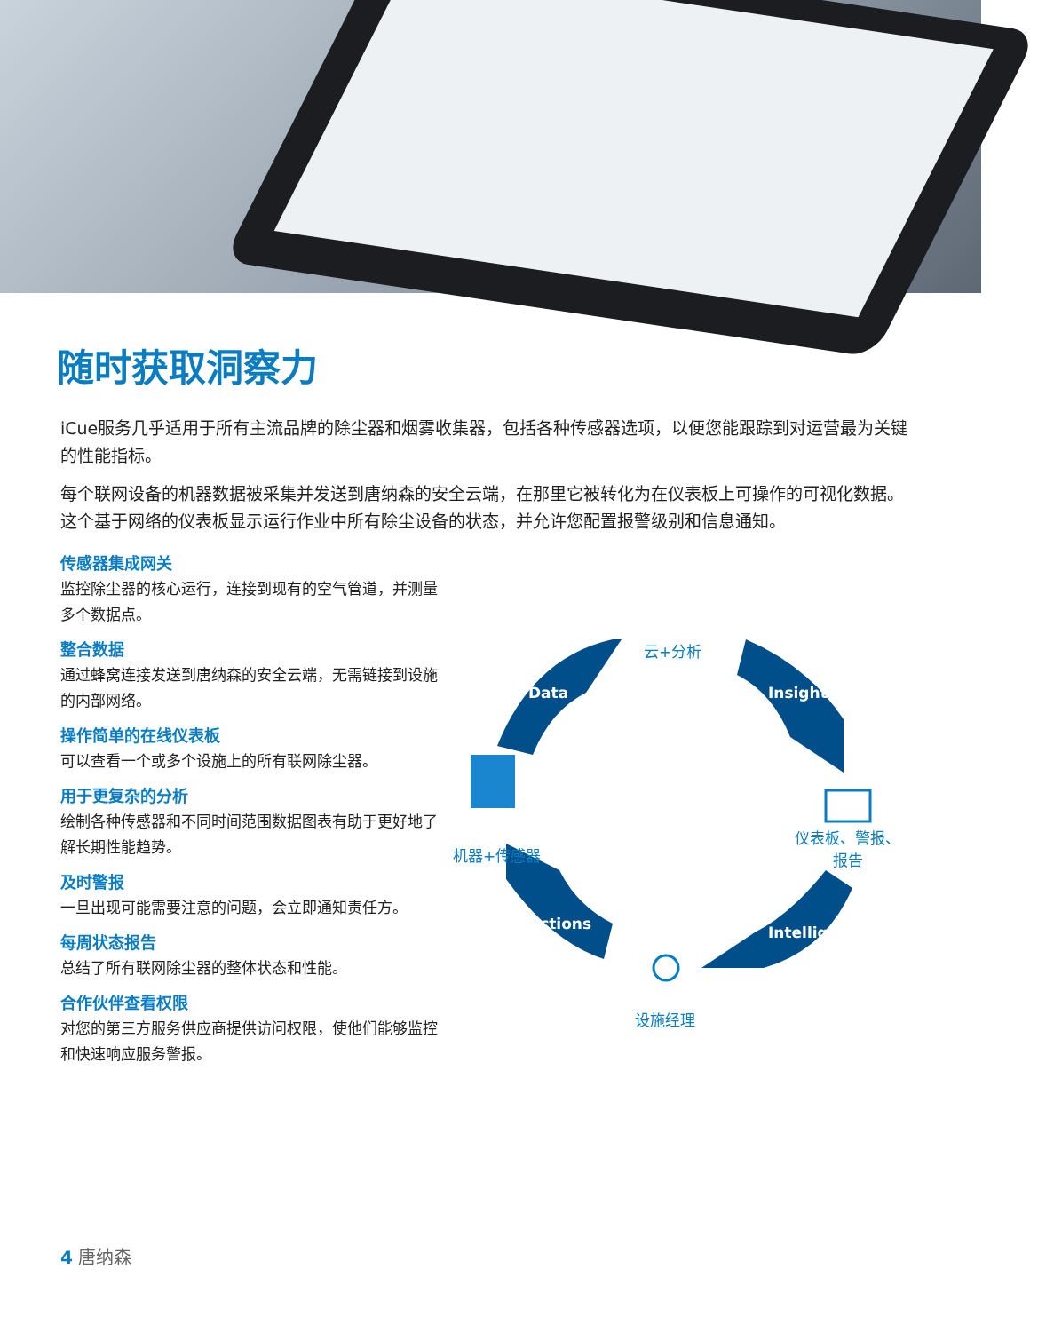随时获取洞察力
iCue服务几乎适用于所有主流品牌的除尘器和烟雾收集器，包括各种传感器选项，以便您能跟踪到对运营最为关键的性能指标。
每个联网设备的机器数据被采集并发送到唐纳森的安全云端，在那里它被转化为在仪表板上可操作的可视化数据。这个基于网络的仪表板显示运行作业中所有除尘设备的状态，并允许您配置报警级别和信息通知。
传感器集成网关
监控除尘器的核心运行，连接到现有的空气管道，并测量多个数据点。
整合数据
通过蜂窝连接发送到唐纳森的安全云端，无需链接到设施的内部网络。
操作简单的在线仪表板
可以查看一个或多个设施上的所有联网除尘器。
用于更复杂的分析
绘制各种传感器和不同时间范围数据图表有助于更好地了解长期性能趋势。
及时警报
一旦出现可能需要注意的问题，会立即通知责任方。
每周状态报告
总结了所有联网除尘器的整体状态和性能。
合作伙伴查看权限
对您的第三方服务供应商提供访问权限，使他们能够监控和快速响应服务警报。
云+分析
机器+传感器
仪表板、警报、
报告
设施经理
Data Insights
Intelligence
Actions
4 唐纳森